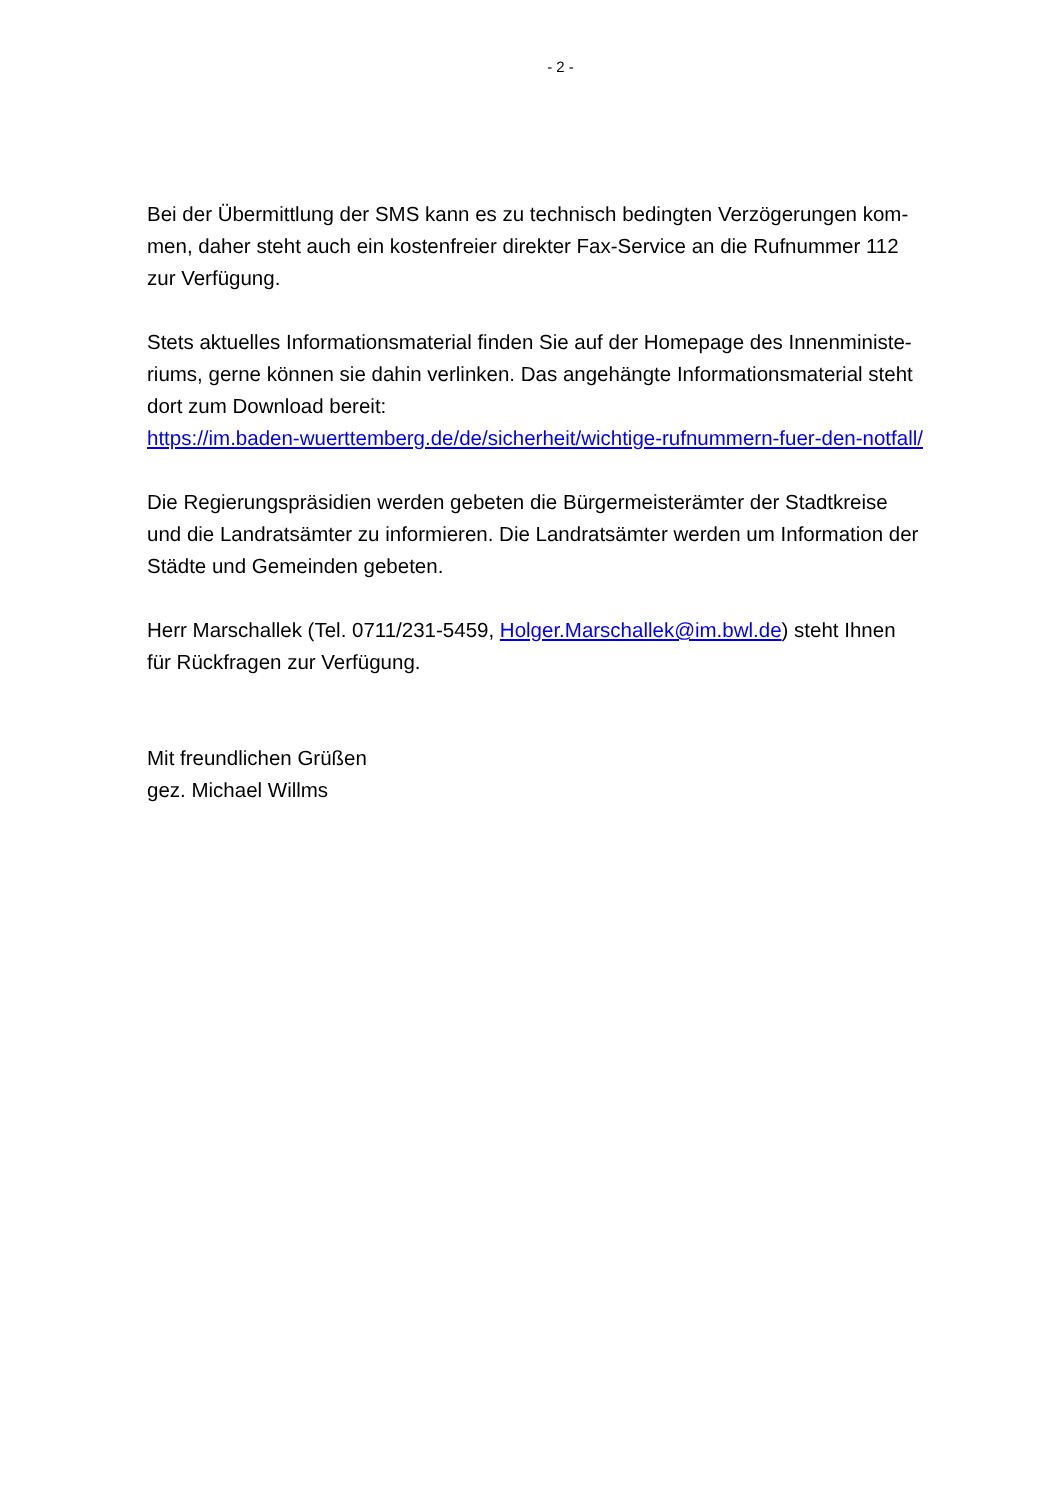- 2 -
Bei der Übermittlung der SMS kann es zu technisch bedingten Verzögerungen kom-
men, daher steht auch ein kostenfreier direkter Fax-Service an die Rufnummer 112
zur Verfügung.
Stets aktuelles Informationsmaterial finden Sie auf der Homepage des Innenministe-
riums, gerne können sie dahin verlinken. Das angehängte Informationsmaterial steht
dort zum Download bereit:
https://im.baden-wuerttemberg.de/de/sicherheit/wichtige-rufnummern-fuer-den-notfall/
Die Regierungspräsidien werden gebeten die Bürgermeisterämter der Stadtkreise
und die Landratsämter zu informieren. Die Landratsämter werden um Information der
Städte und Gemeinden gebeten.
Herr Marschallek (Tel. 0711/231-5459, Holger.Marschallek@im.bwl.de) steht Ihnen
für Rückfragen zur Verfügung.
Mit freundlichen Grüßen
gez. Michael Willms